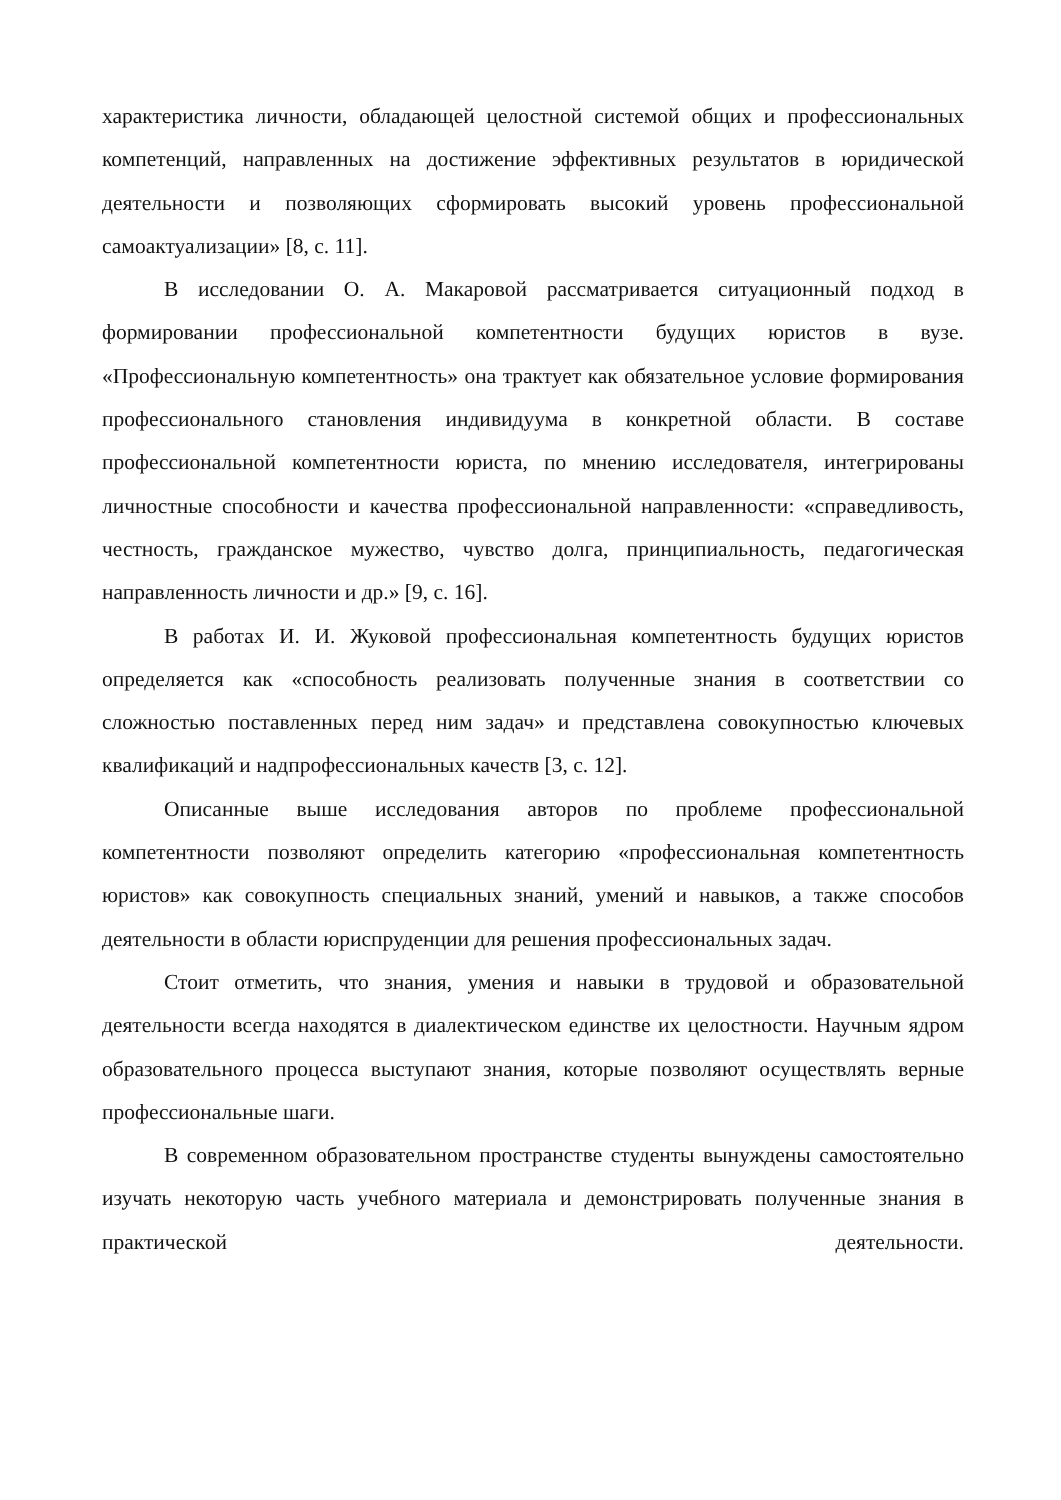характеристика личности, обладающей целостной системой общих и профессиональных компетенций, направленных на достижение эффективных результатов в юридической деятельности и позволяющих сформировать высокий уровень профессиональной самоактуализации» [8, с. 11].
В исследовании О. А. Макаровой рассматривается ситуационный подход в формировании профессиональной компетентности будущих юристов в вузе. «Профессиональную компетентность» она трактует как обязательное условие формирования профессионального становления индивидуума в конкретной области. В составе профессиональной компетентности юриста, по мнению исследователя, интегрированы личностные способности и качества профессиональной направленности: «справедливость, честность, гражданское мужество, чувство долга, принципиальность, педагогическая направленность личности и др.» [9, с. 16].
В работах И. И. Жуковой профессиональная компетентность будущих юристов определяется как «способность реализовать полученные знания в соответствии со сложностью поставленных перед ним задач» и представлена совокупностью ключевых квалификаций и надпрофессиональных качеств [3, с. 12].
Описанные выше исследования авторов по проблеме профессиональной компетентности позволяют определить категорию «профессиональная компетентность юристов» как совокупность специальных знаний, умений и навыков, а также способов деятельности в области юриспруденции для решения профессиональных задач.
Стоит отметить, что знания, умения и навыки в трудовой и образовательной деятельности всегда находятся в диалектическом единстве их целостности. Научным ядром образовательного процесса выступают знания, которые позволяют осуществлять верные профессиональные шаги.
В современном образовательном пространстве студенты вынуждены самостоятельно изучать некоторую часть учебного материала и демонстрировать полученные знания в практической деятельности.